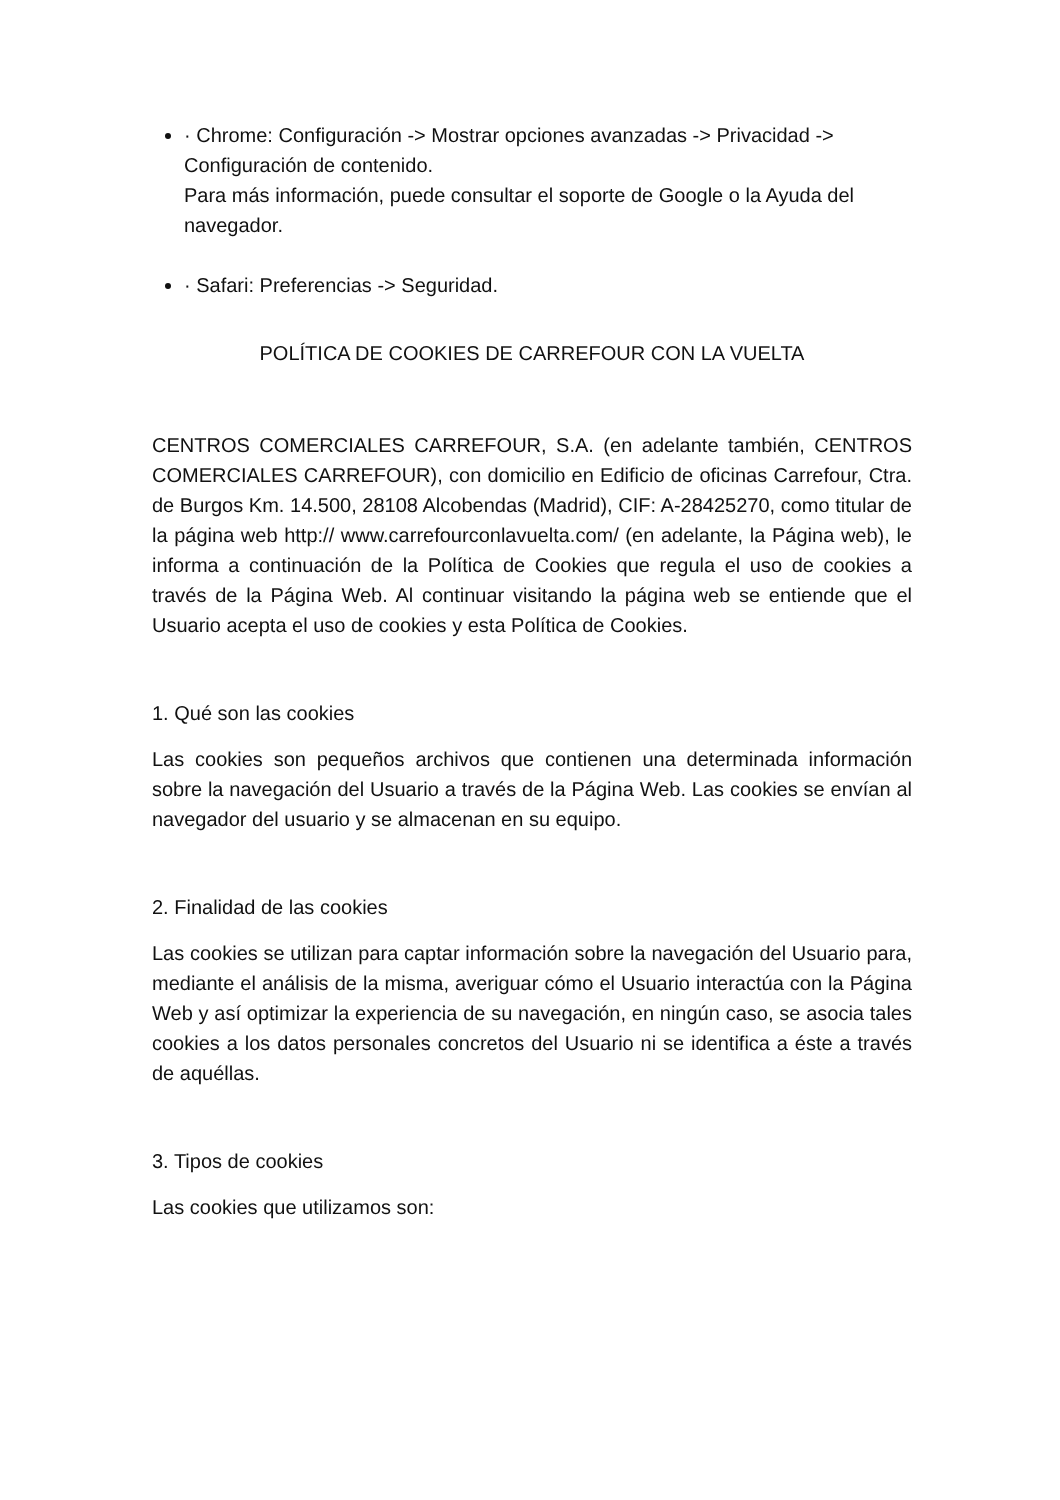· Chrome: Configuración -> Mostrar opciones avanzadas -> Privacidad -> Configuración de contenido.
Para más información, puede consultar el soporte de Google o la Ayuda del navegador.
· Safari: Preferencias -> Seguridad.
POLÍTICA DE COOKIES DE CARREFOUR CON LA VUELTA
CENTROS COMERCIALES CARREFOUR, S.A. (en adelante también, CENTROS COMERCIALES CARREFOUR), con domicilio en Edificio de oficinas Carrefour, Ctra. de Burgos Km. 14.500, 28108 Alcobendas (Madrid), CIF: A-28425270, como titular de la página web http:// www.carrefourconlavuelta.com/ (en adelante, la Página web), le informa a continuación de la Política de Cookies que regula el uso de cookies a través de la Página Web. Al continuar visitando la página web se entiende que el Usuario acepta el uso de cookies y esta Política de Cookies.
1. Qué son las cookies
Las cookies son pequeños archivos que contienen una determinada información sobre la navegación del Usuario a través de la Página Web. Las cookies se envían al navegador del usuario y se almacenan en su equipo.
2. Finalidad de las cookies
Las cookies se utilizan para captar información sobre la navegación del Usuario para, mediante el análisis de la misma, averiguar cómo el Usuario interactúa con la Página Web y así optimizar la experiencia de su navegación, en ningún caso, se asocia tales cookies a los datos personales concretos del Usuario ni se identifica a éste a través de aquéllas.
3. Tipos de cookies
Las cookies que utilizamos son: